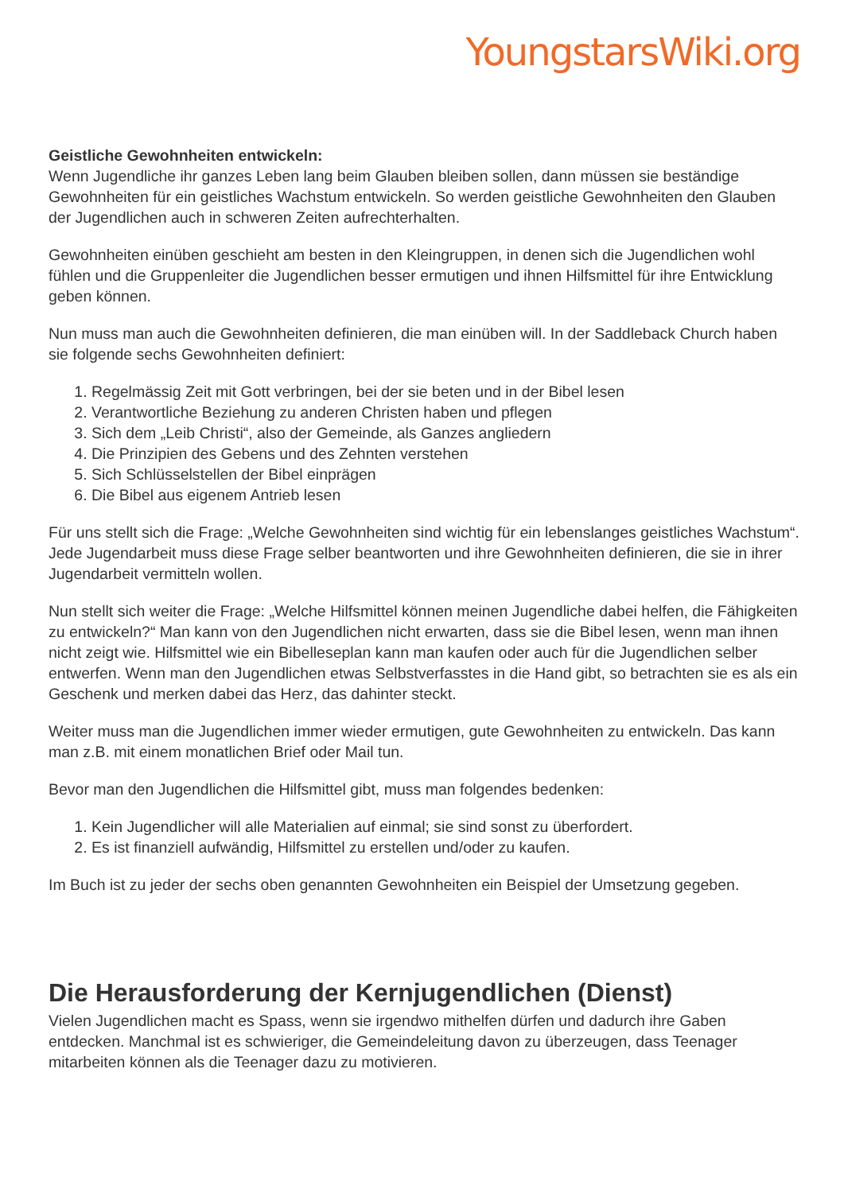YoungstarsWiki.org
Geistliche Gewohnheiten entwickeln:
Wenn Jugendliche ihr ganzes Leben lang beim Glauben bleiben sollen, dann müssen sie beständige Gewohnheiten für ein geistliches Wachstum entwickeln. So werden geistliche Gewohnheiten den Glauben der Jugendlichen auch in schweren Zeiten aufrechterhalten.
Gewohnheiten einüben geschieht am besten in den Kleingruppen, in denen sich die Jugendlichen wohl fühlen und die Gruppenleiter die Jugendlichen besser ermutigen und ihnen Hilfsmittel für ihre Entwicklung geben können.
Nun muss man auch die Gewohnheiten definieren, die man einüben will. In der Saddleback Church haben sie folgende sechs Gewohnheiten definiert:
1. Regelmässig Zeit mit Gott verbringen, bei der sie beten und in der Bibel lesen
2. Verantwortliche Beziehung zu anderen Christen haben und pflegen
3. Sich dem „Leib Christi“, also der Gemeinde, als Ganzes angliedern
4. Die Prinzipien des Gebens und des Zehnten verstehen
5. Sich Schlüsselstellen der Bibel einprägen
6. Die Bibel aus eigenem Antrieb lesen
Für uns stellt sich die Frage: „Welche Gewohnheiten sind wichtig für ein lebenslanges geistliches Wachstum“. Jede Jugendarbeit muss diese Frage selber beantworten und ihre Gewohnheiten definieren, die sie in ihrer Jugendarbeit vermitteln wollen.
Nun stellt sich weiter die Frage: „Welche Hilfsmittel können meinen Jugendliche dabei helfen, die Fähigkeiten zu entwickeln?“ Man kann von den Jugendlichen nicht erwarten, dass sie die Bibel lesen, wenn man ihnen nicht zeigt wie. Hilfsmittel wie ein Bibelleseplan kann man kaufen oder auch für die Jugendlichen selber entwerfen. Wenn man den Jugendlichen etwas Selbstverfasstes in die Hand gibt, so betrachten sie es als ein Geschenk und merken dabei das Herz, das dahinter steckt.
Weiter muss man die Jugendlichen immer wieder ermutigen, gute Gewohnheiten zu entwickeln. Das kann man z.B. mit einem monatlichen Brief oder Mail tun.
Bevor man den Jugendlichen die Hilfsmittel gibt, muss man folgendes bedenken:
1. Kein Jugendlicher will alle Materialien auf einmal; sie sind sonst zu überfordert.
2. Es ist finanziell aufwändig, Hilfsmittel zu erstellen und/oder zu kaufen.
Im Buch ist zu jeder der sechs oben genannten Gewohnheiten ein Beispiel der Umsetzung gegeben.
Die Herausforderung der Kernjugendlichen (Dienst)
Vielen Jugendlichen macht es Spass, wenn sie irgendwo mithelfen dürfen und dadurch ihre Gaben entdecken. Manchmal ist es schwieriger, die Gemeindeleitung davon zu überzeugen, dass Teenager mitarbeiten können als die Teenager dazu zu motivieren.